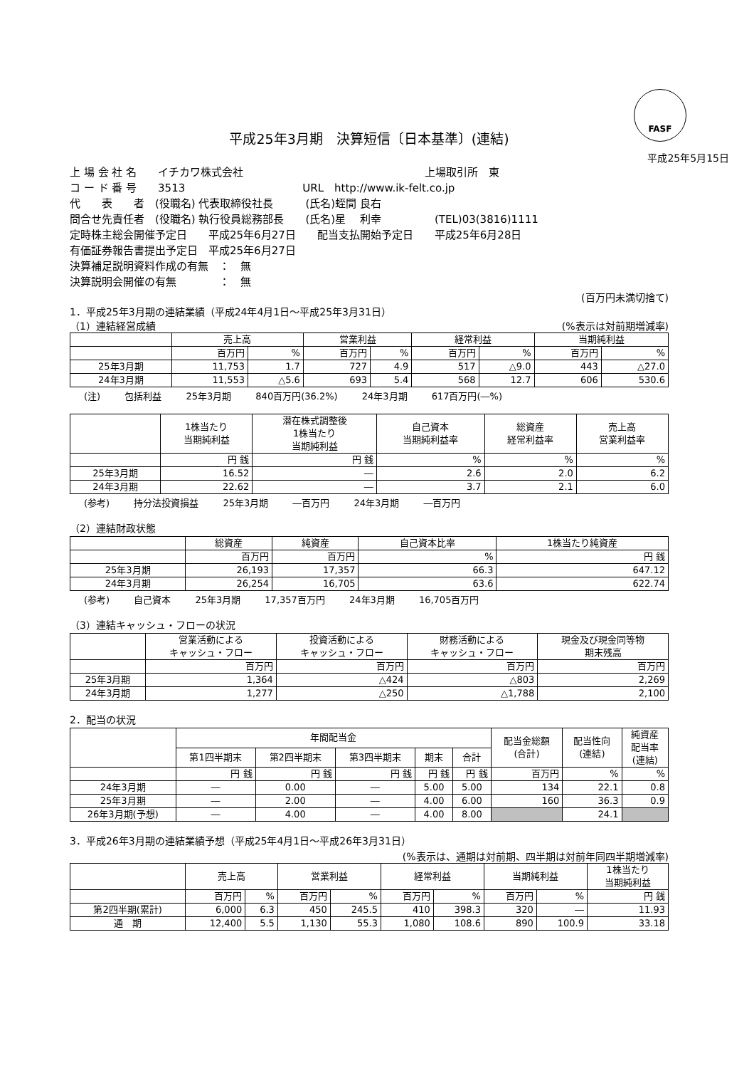FASF
平成25年3月期　決算短信〔日本基準〕(連結)
平成25年5月15日
上 場 会 社 名　　イチカワ株式会社　　　　　　　　　　　　　　　　　上場取引所　東
コ ー ド 番 号　　3513　　　　　　　　　　　URL　http://www.ik-felt.co.jp
代　　表　　者　(役職名) 代表取締役社長　　　(氏名)蛭間 良右
問合せ先責任者　(役職名) 執行役員総務部長　　(氏名)星　 利幸　　　　　(TEL)03(3816)1111
定時株主総会開催予定日　　平成25年6月27日　　配当支払開始予定日　　平成25年6月28日
有価証券報告書提出予定日　平成25年6月27日
決算補足説明資料作成の有無　：　無
決算説明会開催の有無　　　　：　無
(百万円未満切捨て)
1．平成25年3月期の連結業績（平成24年4月1日～平成25年3月31日）
（1）連結経営成績 (%表示は対前期増減率)
| | 売上高 | | 営業利益 | | 経常利益 | | 当期純利益 | |
| --- | --- | --- | --- | --- | --- | --- | --- | --- |
| | 百万円 | % | 百万円 | % | 百万円 | % | 百万円 | % |
| 25年3月期 | 11,753 | 1.7 | 727 | 4.9 | 517 | △9.0 | 443 | △27.0 |
| 24年3月期 | 11,553 | △5.6 | 693 | 5.4 | 568 | 12.7 | 606 | 530.6 |
(注) 包括利益 25年3月期 840百万円(36.2%) 24年3月期 617百万円(―%)
| | 1株当たり 当期純利益 | 潜在株式調整後 1株当たり 当期純利益 | 自己資本 当期純利益率 | 総資産 経常利益率 | 売上高 営業利益率 |
| --- | --- | --- | --- | --- | --- |
| | 円 銭 | 円 銭 | % | % | % |
| 25年3月期 | 16.52 | ― | 2.6 | 2.0 | 6.2 |
| 24年3月期 | 22.62 | ― | 3.7 | 2.1 | 6.0 |
(参考) 持分法投資損益 25年3月期 ―百万円 24年3月期 ―百万円
（2）連結財政状態
| | 総資産 | 純資産 | 自己資本比率 | 1株当たり純資産 |
| --- | --- | --- | --- | --- |
| | 百万円 | 百万円 | % | 円 銭 |
| 25年3月期 | 26,193 | 17,357 | 66.3 | 647.12 |
| 24年3月期 | 26,254 | 16,705 | 63.6 | 622.74 |
(参考) 自己資本 25年3月期 17,357百万円 24年3月期 16,705百万円
（3）連結キャッシュ・フローの状況
| | 営業活動による キャッシュ・フロー | 投資活動による キャッシュ・フロー | 財務活動による キャッシュ・フロー | 現金及び現金同等物 期末残高 |
| --- | --- | --- | --- | --- |
| | 百万円 | 百万円 | 百万円 | 百万円 |
| 25年3月期 | 1,364 | △424 | △803 | 2,269 |
| 24年3月期 | 1,277 | △250 | △1,788 | 2,100 |
2．配当の状況
| | 年間配当金 | | | | | 配当金総額 (合計) | 配当性向 (連結) | 純資産 配当率 (連結) |
| --- | --- | --- | --- | --- | --- | --- | --- | --- |
| | 第1四半期末 | 第2四半期末 | 第3四半期末 | 期末 | 合計 | | | |
| | 円 銭 | 円 銭 | 円 銭 | 円 銭 | 円 銭 | 百万円 | % | % |
| 24年3月期 | ― | 0.00 | ― | 5.00 | 5.00 | 134 | 22.1 | 0.8 |
| 25年3月期 | ― | 2.00 | ― | 4.00 | 6.00 | 160 | 36.3 | 0.9 |
| 26年3月期(予想) | ― | 4.00 | ― | 4.00 | 8.00 | | 24.1 | |
3．平成26年3月期の連結業績予想（平成25年4月1日～平成26年3月31日）
(%表示は、通期は対前期、四半期は対前年同四半期増減率)
| | 売上高 | | 営業利益 | | 経常利益 | | 当期純利益 | | 1株当たり 当期純利益 |
| --- | --- | --- | --- | --- | --- | --- | --- | --- | --- |
| | 百万円 | % | 百万円 | % | 百万円 | % | 百万円 | % | 円 銭 |
| 第2四半期(累計) | 6,000 | 6.3 | 450 | 245.5 | 410 | 398.3 | 320 | ― | 11.93 |
| 通 期 | 12,400 | 5.5 | 1,130 | 55.3 | 1,080 | 108.6 | 890 | 100.9 | 33.18 |